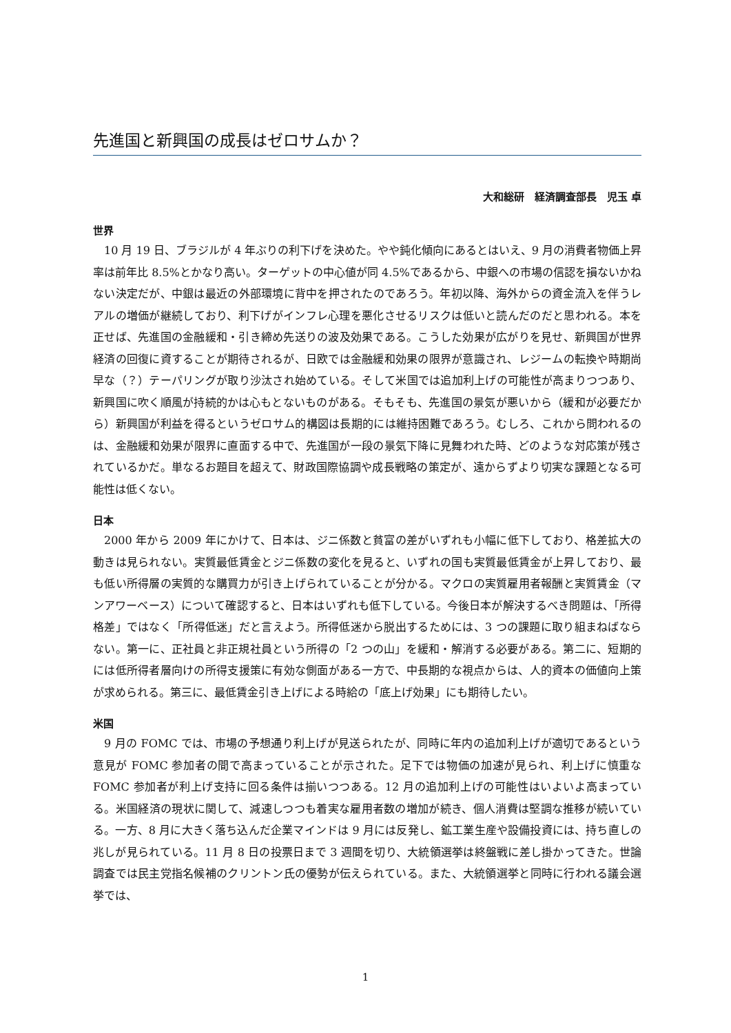先進国と新興国の成長はゼロサムか？
大和総研　経済調査部長　児玉 卓
世界
10 月 19 日、ブラジルが 4 年ぶりの利下げを決めた。やや鈍化傾向にあるとはいえ、9 月の消費者物価上昇率は前年比 8.5%とかなり高い。ターゲットの中心値が同 4.5%であるから、中銀への市場の信認を損ないかねない決定だが、中銀は最近の外部環境に背中を押されたのであろう。年初以降、海外からの資金流入を伴うレアルの増価が継続しており、利下げがインフレ心理を悪化させるリスクは低いと読んだのだと思われる。本を正せば、先進国の金融緩和・引き締め先送りの波及効果である。こうした効果が広がりを見せ、新興国が世界経済の回復に資することが期待されるが、日欧では金融緩和効果の限界が意識され、レジームの転換や時期尚早な（？）テーパリングが取り沙汰され始めている。そして米国では追加利上げの可能性が高まりつつあり、新興国に吹く順風が持続的かは心もとないものがある。そもそも、先進国の景気が悪いから（緩和が必要だから）新興国が利益を得るというゼロサム的構図は長期的には維持困難であろう。むしろ、これから問われるのは、金融緩和効果が限界に直面する中で、先進国が一段の景気下降に見舞われた時、どのような対応策が残されているかだ。単なるお題目を超えて、財政国際協調や成長戦略の策定が、遠からずより切実な課題となる可能性は低くない。
日本
2000 年から 2009 年にかけて、日本は、ジニ係数と貧富の差がいずれも小幅に低下しており、格差拡大の動きは見られない。実質最低賃金とジニ係数の変化を見ると、いずれの国も実質最低賃金が上昇しており、最も低い所得層の実質的な購買力が引き上げられていることが分かる。マクロの実質雇用者報酬と実質賃金（マンアワーベース）について確認すると、日本はいずれも低下している。今後日本が解決するべき問題は、「所得格差」ではなく「所得低迷」だと言えよう。所得低迷から脱出するためには、3 つの課題に取り組まねばならない。第一に、正社員と非正規社員という所得の「2 つの山」を緩和・解消する必要がある。第二に、短期的には低所得者層向けの所得支援策に有効な側面がある一方で、中長期的な視点からは、人的資本の価値向上策が求められる。第三に、最低賃金引き上げによる時給の「底上げ効果」にも期待したい。
米国
9 月の FOMC では、市場の予想通り利上げが見送られたが、同時に年内の追加利上げが適切であるという意見が FOMC 参加者の間で高まっていることが示された。足下では物価の加速が見られ、利上げに慎重な FOMC 参加者が利上げ支持に回る条件は揃いつつある。12 月の追加利上げの可能性はいよいよ高まっている。米国経済の現状に関して、減速しつつも着実な雇用者数の増加が続き、個人消費は堅調な推移が続いている。一方、8 月に大きく落ち込んだ企業マインドは 9 月には反発し、鉱工業生産や設備投資には、持ち直しの兆しが見られている。11 月 8 日の投票日まで 3 週間を切り、大統領選挙は終盤戦に差し掛かってきた。世論調査では民主党指名候補のクリントン氏の優勢が伝えられている。また、大統領選挙と同時に行われる議会選挙では、
1